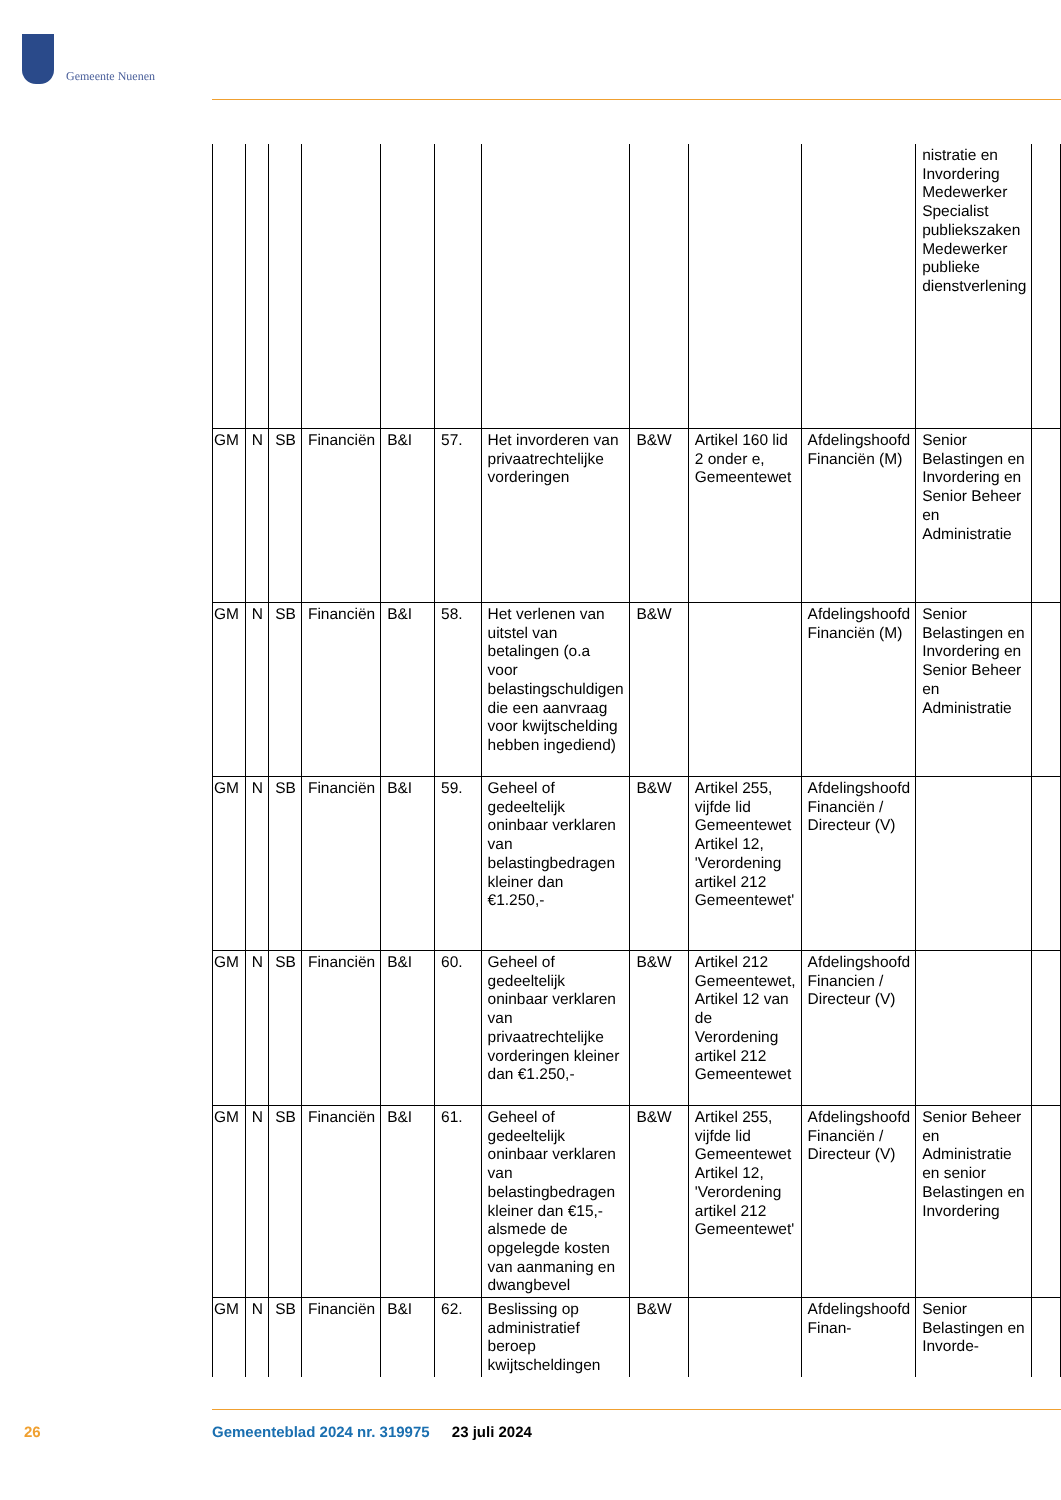Gemeente Nuenen
| | | | | | | | | | | nistratie en Invordering Medewerker Specialist publiekszaken Medewerker publieke dienstverlening | |
| GM | N | SB | Financiën | B&I | 57. | Het invorderen van privaatrechtelijke vorderingen | B&W | Artikel 160 lid 2 onder e, Gemeentewet | Afdelingshoofd Financiën (M) | Senior Belastingen en Invordering en Senior Beheer en Administratie | |
| GM | N | SB | Financiën | B&I | 58. | Het verlenen van uitstel van betalingen (o.a voor belastingschuldigen die een aanvraag voor kwijtschelding hebben ingediend) | B&W | | Afdelingshoofd Financiën (M) | Senior Belastingen en Invordering en Senior Beheer en Administratie | |
| GM | N | SB | Financiën | B&I | 59. | Geheel of gedeeltelijk oninbaar verklaren van belastingbedragen kleiner dan €1.250,- | B&W | Artikel 255, vijfde lid Gemeentewet Artikel 12, 'Verordening artikel 212 Gemeentewet' | Afdelingshoofd Financiën / Directeur (V) | | |
| GM | N | SB | Financiën | B&I | 60. | Geheel of gedeeltelijk oninbaar verklaren van privaatrechtelijke vorderingen kleiner dan €1.250,- | B&W | Artikel 212 Gemeentewet, Artikel 12 van de Verordening artikel 212 Gemeentewet | Afdelingshoofd Financien / Directeur (V) | | |
| GM | N | SB | Financiën | B&I | 61. | Geheel of gedeeltelijk oninbaar verklaren van belastingbedragen kleiner dan €15,- alsmede de opgelegde kosten van aanmaning en dwangbevel | B&W | Artikel 255, vijfde lid Gemeentewet Artikel 12, 'Verordening artikel 212 Gemeentewet' | Afdelingshoofd Financiën / Directeur (V) | Senior Beheer en Administratie en senior Belastingen en Invordering | |
| GM | N | SB | Financiën | B&I | 62. | Beslissing op administratief beroep kwijtscheldingen | B&W | | Afdelingshoofd Finan- | Senior Belastingen en Invorde- | |
26
Gemeenteblad 2024 nr. 319975 23 juli 2024